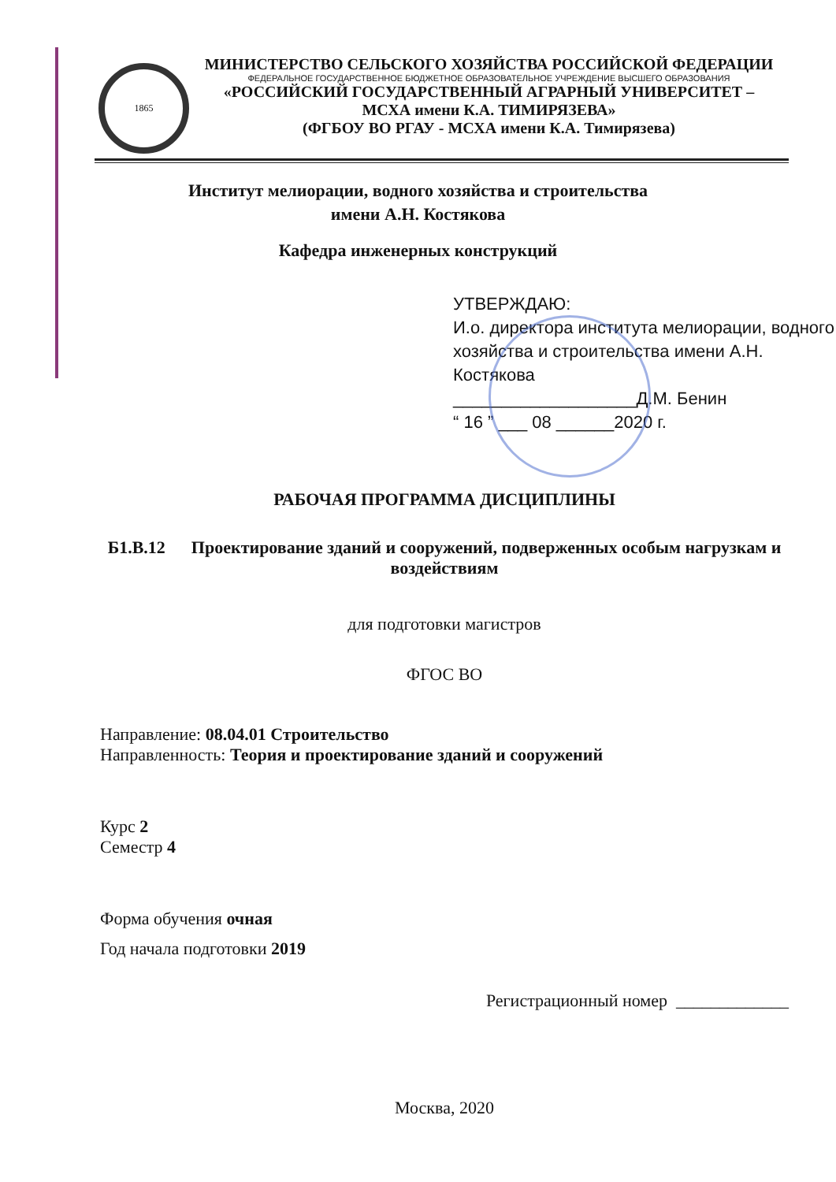1865
МИНИСТЕРСТВО СЕЛЬСКОГО ХОЗЯЙСТВА РОССИЙСКОЙ ФЕДЕРАЦИИ
ФЕДЕРАЛЬНОЕ ГОСУДАРСТВЕННОЕ БЮДЖЕТНОЕ ОБРАЗОВАТЕЛЬНОЕ УЧРЕЖДЕНИЕ ВЫСШЕГО ОБРАЗОВАНИЯ
«РОССИЙСКИЙ ГОСУДАРСТВЕННЫЙ АГРАРНЫЙ УНИВЕРСИТЕТ –
МСХА имени К.А. ТИМИРЯЗЕВА»
(ФГБОУ ВО РГАУ - МСХА имени К.А. Тимирязева)
Институт мелиорации, водного хозяйства и строительства
имени А.Н. Костякова
Кафедра инженерных конструкций
УТВЕРЖДАЮ:
И.о. директора института мелиорации, водного хозяйства и строительства имени А.Н. Костякова
___________________Д.М. Бенин
“ 16 ” ___ 08 ______2020 г.
РАБОЧАЯ ПРОГРАММА ДИСЦИПЛИНЫ
Б1.В.12 Проектирование зданий и сооружений, подверженных особым нагрузкам и воздействиям
для подготовки магистров
ФГОС ВО
Направление: 08.04.01 Строительство
Направленность: Теория и проектирование зданий и сооружений
Курс 2
Семестр 4
Форма обучения очная
Год начала подготовки 2019
Регистрационный номер _____________
Москва, 2020